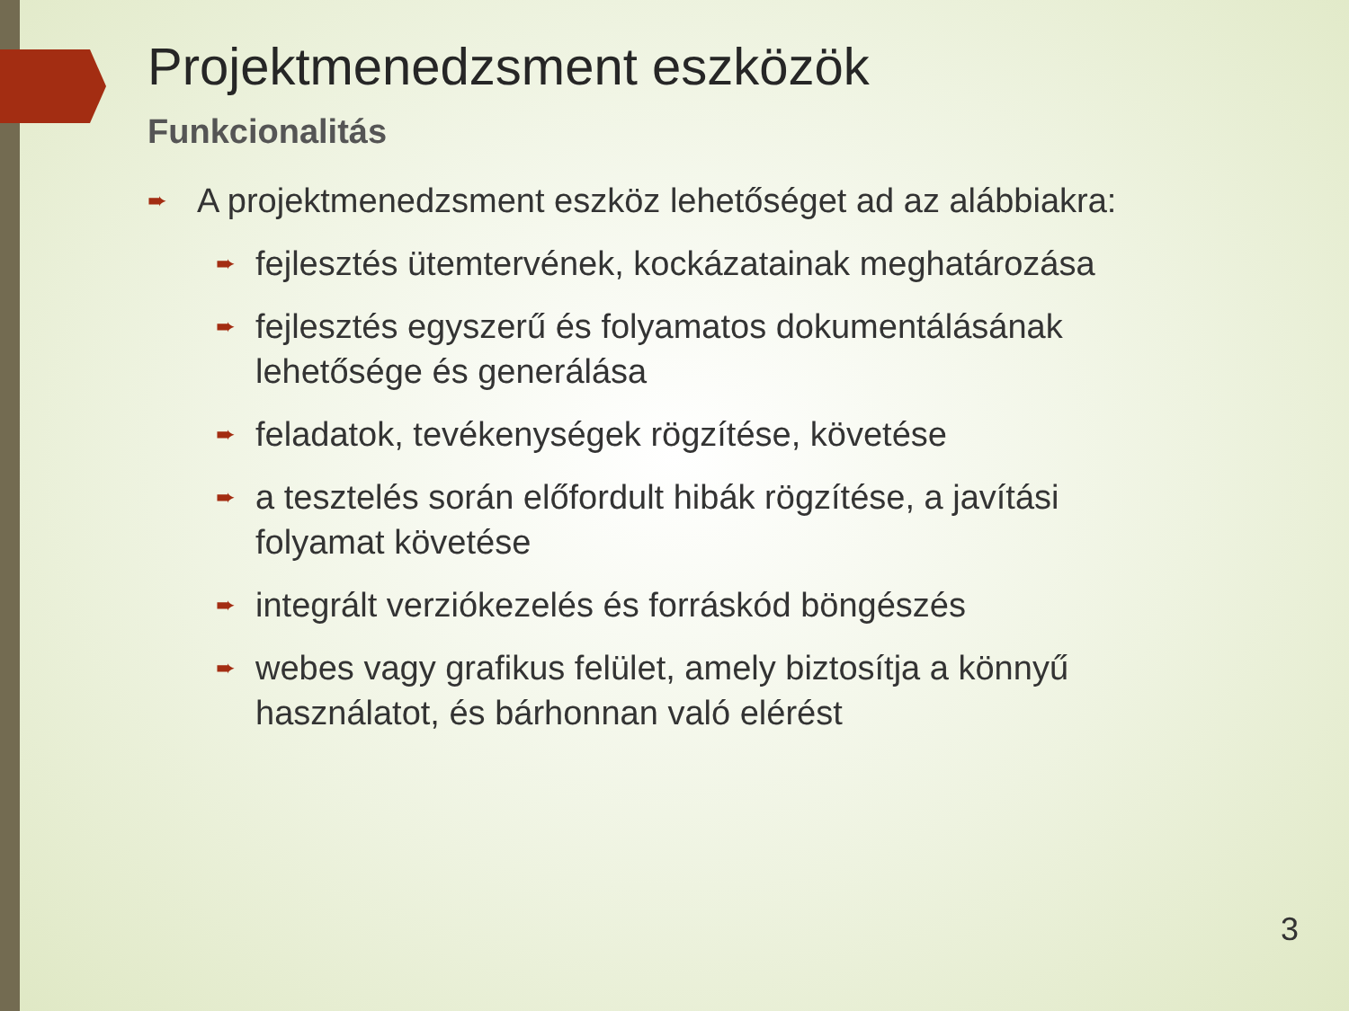Projektmenedzsment eszközök
Funkcionalitás
➨ A projektmenedzsment eszköz lehetőséget ad az alábbiakra:
➨ fejlesztés ütemtervének, kockázatainak meghatározása
➨ fejlesztés egyszerű és folyamatos dokumentálásának lehetősége és generálása
➨ feladatok, tevékenységek rögzítése, követése
➨ a tesztelés során előfordult hibák rögzítése, a javítási folyamat követése
➨ integrált verziókezelés és forráskód böngészés
➨ webes vagy grafikus felület, amely biztosítja a könnyű használatot, és bárhonnan való elérést
3